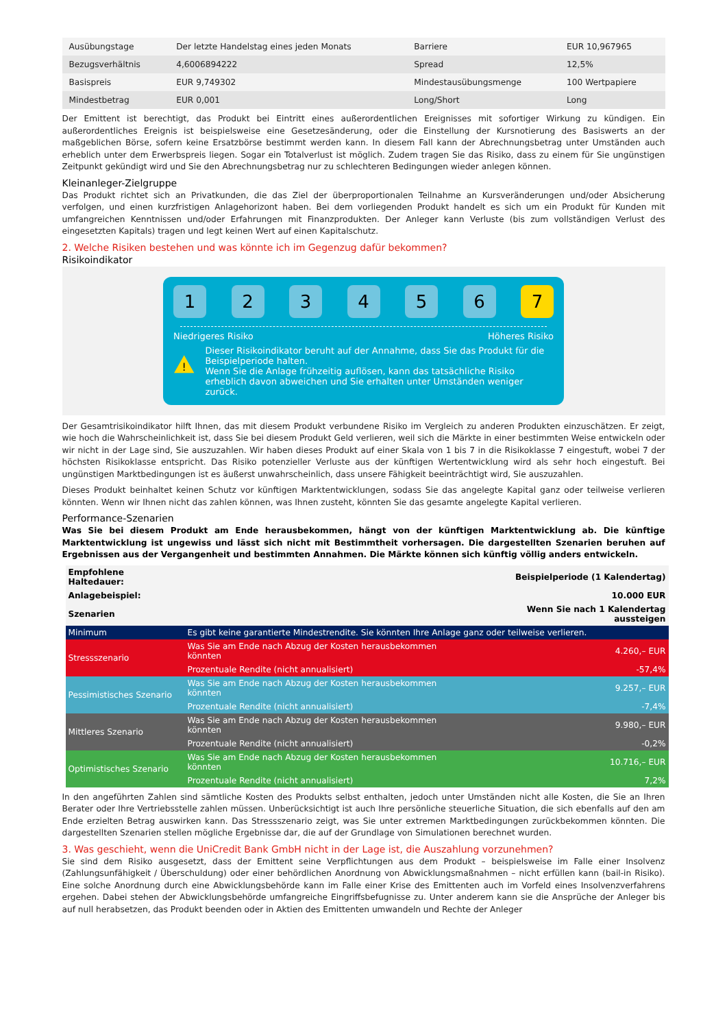| Ausübungstage | Der letzte Handelstag eines jeden Monats | Barriere | EUR 10,967965 |
| Bezugsverhältnis | 4,6006894222 | Spread | 12,5% |
| Basispreis | EUR 9,749302 | Mindestausübungsmenge | 100 Wertpapiere |
| Mindestbetrag | EUR 0,001 | Long/Short | Long |
Der Emittent ist berechtigt, das Produkt bei Eintritt eines außerordentlichen Ereignisses mit sofortiger Wirkung zu kündigen. Ein außerordentliches Ereignis ist beispielsweise eine Gesetzesänderung, oder die Einstellung der Kursnotierung des Basiswerts an der maßgeblichen Börse, sofern keine Ersatzbörse bestimmt werden kann. In diesem Fall kann der Abrechnungsbetrag unter Umständen auch erheblich unter dem Erwerbspreis liegen. Sogar ein Totalverlust ist möglich. Zudem tragen Sie das Risiko, dass zu einem für Sie ungünstigen Zeitpunkt gekündigt wird und Sie den Abrechnungsbetrag nur zu schlechteren Bedingungen wieder anlegen können.
Kleinanleger-Zielgruppe
Das Produkt richtet sich an Privatkunden, die das Ziel der überproportionalen Teilnahme an Kursveränderungen und/oder Absicherung verfolgen, und einen kurzfristigen Anlagehorizont haben. Bei dem vorliegenden Produkt handelt es sich um ein Produkt für Kunden mit umfangreichen Kenntnissen und/oder Erfahrungen mit Finanzprodukten. Der Anleger kann Verluste (bis zum vollständigen Verlust des eingesetzten Kapitals) tragen und legt keinen Wert auf einen Kapitalschutz.
2. Welche Risiken bestehen und was könnte ich im Gegenzug dafür bekommen?
Risikoindikator
1 2 3 4 5 6 7
Niedrigeres Risiko Höheres Risiko
!
Dieser Risikoindikator beruht auf der Annahme, dass Sie das Produkt für die Beispielperiode halten.
Wenn Sie die Anlage frühzeitig auflösen, kann das tatsächliche Risiko erheblich davon abweichen und Sie erhalten unter Umständen weniger zurück.
Der Gesamtrisikoindikator hilft Ihnen, das mit diesem Produkt verbundene Risiko im Vergleich zu anderen Produkten einzuschätzen. Er zeigt, wie hoch die Wahrscheinlichkeit ist, dass Sie bei diesem Produkt Geld verlieren, weil sich die Märkte in einer bestimmten Weise entwickeln oder wir nicht in der Lage sind, Sie auszuzahlen. Wir haben dieses Produkt auf einer Skala von 1 bis 7 in die Risikoklasse 7 eingestuft, wobei 7 der höchsten Risikoklasse entspricht. Das Risiko potenzieller Verluste aus der künftigen Wertentwicklung wird als sehr hoch eingestuft. Bei ungünstigen Marktbedingungen ist es äußerst unwahrscheinlich, dass unsere Fähigkeit beeinträchtigt wird, Sie auszuzahlen.
Dieses Produkt beinhaltet keinen Schutz vor künftigen Marktentwicklungen, sodass Sie das angelegte Kapital ganz oder teilweise verlieren könnten. Wenn wir Ihnen nicht das zahlen können, was Ihnen zusteht, könnten Sie das gesamte angelegte Kapital verlieren.
Performance-Szenarien
Was Sie bei diesem Produkt am Ende herausbekommen, hängt von der künftigen Marktentwicklung ab. Die künftige Marktentwicklung ist ungewiss und lässt sich nicht mit Bestimmtheit vorhersagen. Die dargestellten Szenarien beruhen auf Ergebnissen aus der Vergangenheit und bestimmten Annahmen. Die Märkte können sich künftig völlig anders entwickeln.
| Empfohlene Haltedauer: | | Beispielperiode (1 Kalendertag) |
| Anlagebeispiel: | | 10.000 EUR |
| Szenarien | | Wenn Sie nach 1 Kalendertag aussteigen |
| Minimum | Es gibt keine garantierte Mindestrendite. Sie könnten Ihre Anlage ganz oder teilweise verlieren. | |
| Stressszenario | Was Sie am Ende nach Abzug der Kosten herausbekommen könnten | 4.260,– EUR |
| | Prozentuale Rendite (nicht annualisiert) | -57,4% |
| Pessimistisches Szenario | Was Sie am Ende nach Abzug der Kosten herausbekommen könnten | 9.257,– EUR |
| | Prozentuale Rendite (nicht annualisiert) | -7,4% |
| Mittleres Szenario | Was Sie am Ende nach Abzug der Kosten herausbekommen könnten | 9.980,– EUR |
| | Prozentuale Rendite (nicht annualisiert) | -0,2% |
| Optimistisches Szenario | Was Sie am Ende nach Abzug der Kosten herausbekommen könnten | 10.716,– EUR |
| | Prozentuale Rendite (nicht annualisiert) | 7,2% |
In den angeführten Zahlen sind sämtliche Kosten des Produkts selbst enthalten, jedoch unter Umständen nicht alle Kosten, die Sie an Ihren Berater oder Ihre Vertriebsstelle zahlen müssen. Unberücksichtigt ist auch Ihre persönliche steuerliche Situation, die sich ebenfalls auf den am Ende erzielten Betrag auswirken kann. Das Stressszenario zeigt, was Sie unter extremen Marktbedingungen zurückbekommen könnten. Die dargestellten Szenarien stellen mögliche Ergebnisse dar, die auf der Grundlage von Simulationen berechnet wurden.
3. Was geschieht, wenn die UniCredit Bank GmbH nicht in der Lage ist, die Auszahlung vorzunehmen?
Sie sind dem Risiko ausgesetzt, dass der Emittent seine Verpflichtungen aus dem Produkt – beispielsweise im Falle einer Insolvenz (Zahlungsunfähigkeit / Überschuldung) oder einer behördlichen Anordnung von Abwicklungsmaßnahmen – nicht erfüllen kann (bail-in Risiko). Eine solche Anordnung durch eine Abwicklungsbehörde kann im Falle einer Krise des Emittenten auch im Vorfeld eines Insolvenzverfahrens ergehen. Dabei stehen der Abwicklungsbehörde umfangreiche Eingriffsbefugnisse zu. Unter anderem kann sie die Ansprüche der Anleger bis auf null herabsetzen, das Produkt beenden oder in Aktien des Emittenten umwandeln und Rechte der Anleger